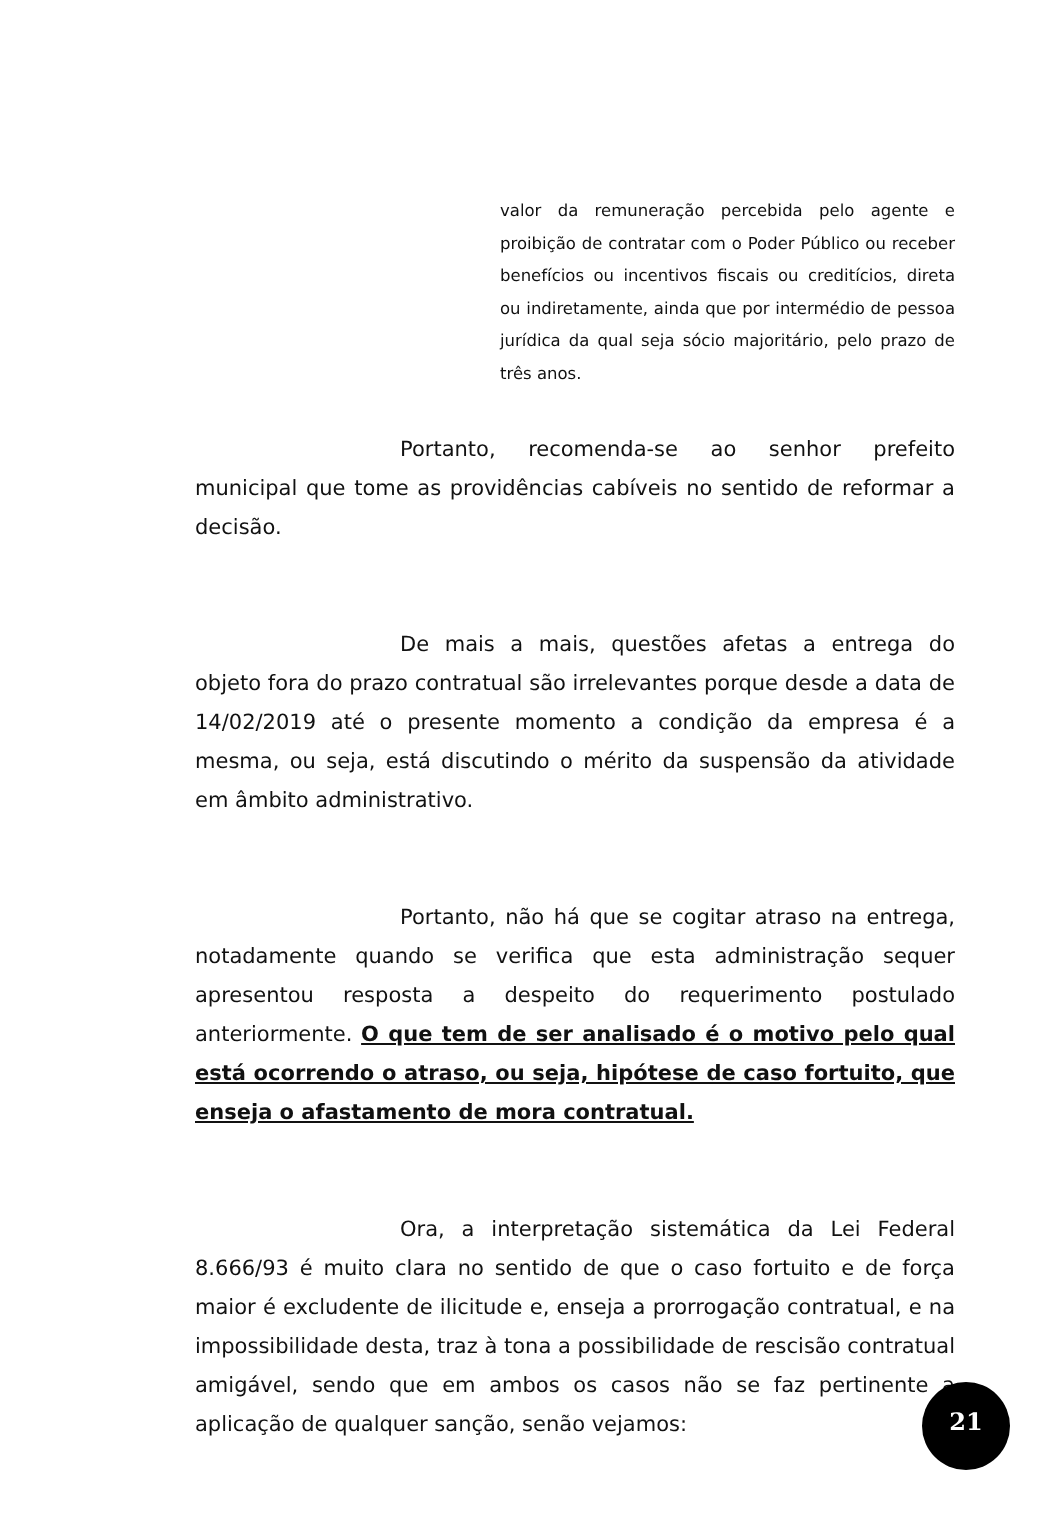valor da remuneração percebida pelo agente e proibição de contratar com o Poder Público ou receber benefícios ou incentivos fiscais ou creditícios, direta ou indiretamente, ainda que por intermédio de pessoa jurídica da qual seja sócio majoritário, pelo prazo de três anos.
Portanto, recomenda-se ao senhor prefeito municipal que tome as providências cabíveis no sentido de reformar a decisão.
De mais a mais, questões afetas a entrega do objeto fora do prazo contratual são irrelevantes porque desde a data de 14/02/2019 até o presente momento a condição da empresa é a mesma, ou seja, está discutindo o mérito da suspensão da atividade em âmbito administrativo.
Portanto, não há que se cogitar atraso na entrega, notadamente quando se verifica que esta administração sequer apresentou resposta a despeito do requerimento postulado anteriormente. O que tem de ser analisado é o motivo pelo qual está ocorrendo o atraso, ou seja, hipótese de caso fortuito, que enseja o afastamento de mora contratual.
Ora, a interpretação sistemática da Lei Federal 8.666/93 é muito clara no sentido de que o caso fortuito e de força maior é excludente de ilicitude e, enseja a prorrogação contratual, e na impossibilidade desta, traz à tona a possibilidade de rescisão contratual amigável, sendo que em ambos os casos não se faz pertinente a aplicação de qualquer sanção, senão vejamos:
21